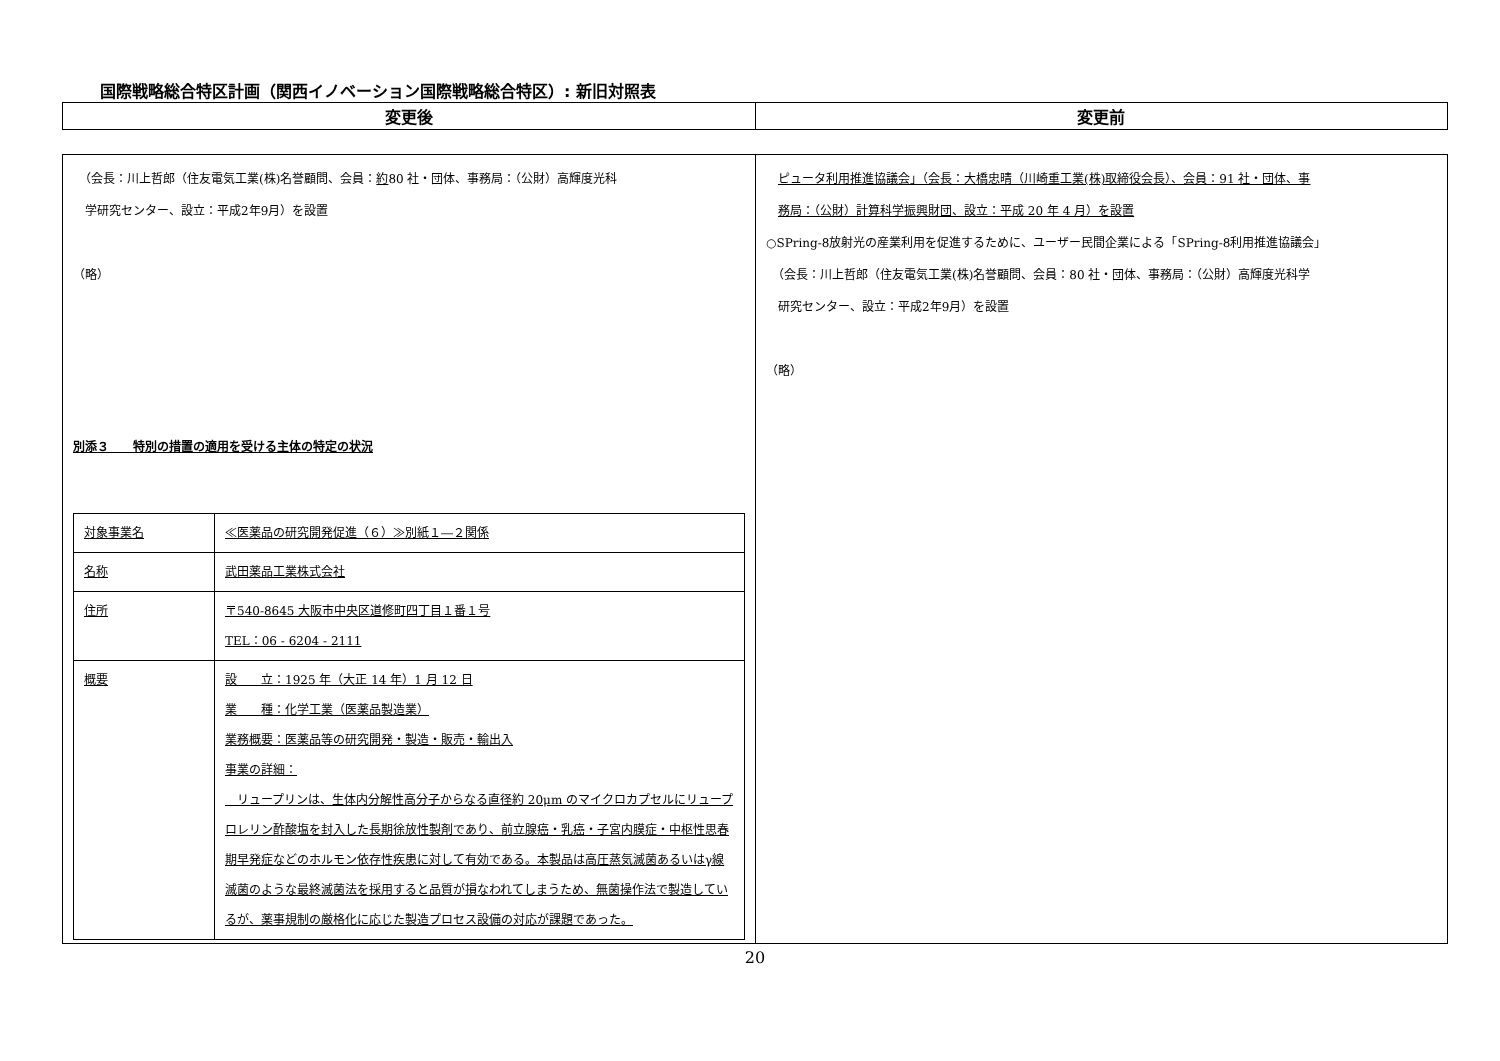国際戦略総合特区計画（関西イノベーション国際戦略総合特区）: 新旧対照表
| 変更後 | 変更前 |
| （会長：川上哲郎（住友電気工業(株)名誉顧問、会員： 約 80 社・団体、事務局：（公財）高輝度光科 学研究センター、設立：平成2年9月）を設置 （略） 別添３ 特別の措置の適用を受ける主体の特定の状況 / 対象事業名 / ≪医薬品の研究開発促進（６）≫別紙１―２関係 / / 名称 / 武田薬品工業株式会社 / / 住所 / 〒540-8645 大阪市中央区道修町四丁目１番１号 TEL：06 - 6204 - 2111 / / 概要 / 設 立：1925 年（大正 14 年）1 月 12 日 業 種：化学工業（医薬品製造業） 業務概要：医薬品等の研究開発・製造・販売・輸出入 事業の詳細： リュープリンは、生体内分解性高分子からなる直径約 20μm のマイクロカプセルにリュープロレリン酢酸塩を封入した長期徐放性製剤であり、前立腺癌・乳癌・子宮内膜症・中枢性思春期早発症などのホルモン依存性疾患に対して有効である。本製品は高圧蒸気滅菌あるいはγ線滅菌のような最終滅菌法を採用すると品質が損なわれてしまうため、無菌操作法で製造しているが、薬事規制の厳格化に応じた製造プロセス設備の対応が課題であった。 / | ピュータ利用推進協議会」（会長：大橋忠晴（川崎重工業(株)取締役会長）、会員：91 社・団体、事 務局：（公財）計算科学振興財団、設立：平成 20 年 4 月）を設置 ○SPring-8放射光の産業利用を促進するために、ユーザー民間企業による「SPring-8利用推進協議会」 （会長：川上哲郎（住友電気工業(株)名誉顧問、会員：80 社・団体、事務局：（公財）高輝度光科学 研究センター、設立：平成2年9月）を設置 （略） |
20